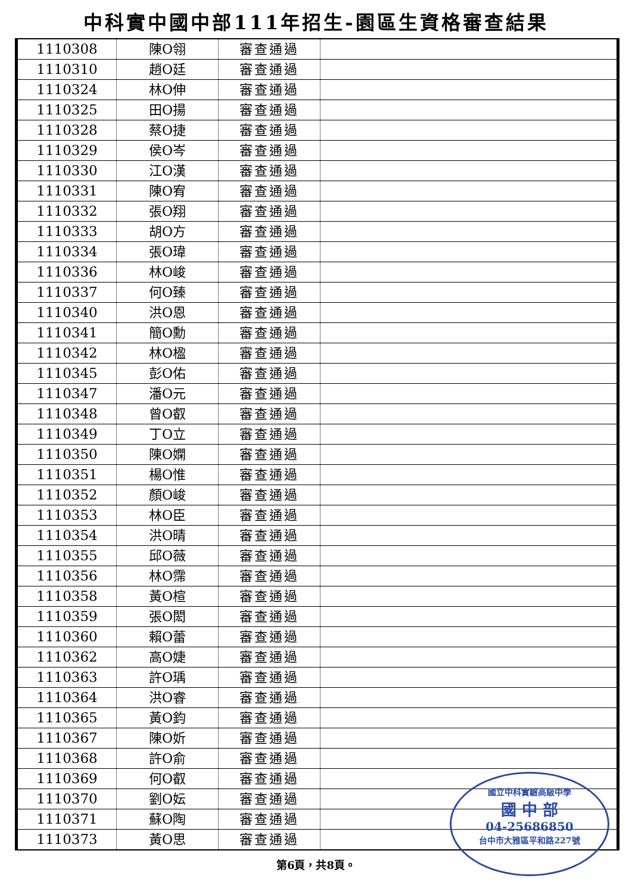中科實中國中部111年招生-園區生資格審查結果
| 1110308 | 陳O翎 | 審查通過 | |
| 1110310 | 趙O廷 | 審查通過 | |
| 1110324 | 林O伸 | 審查通過 | |
| 1110325 | 田O揚 | 審查通過 | |
| 1110328 | 蔡O捷 | 審查通過 | |
| 1110329 | 侯O岑 | 審查通過 | |
| 1110330 | 江O漢 | 審查通過 | |
| 1110331 | 陳O宥 | 審查通過 | |
| 1110332 | 張O翔 | 審查通過 | |
| 1110333 | 胡O方 | 審查通過 | |
| 1110334 | 張O瑋 | 審查通過 | |
| 1110336 | 林O峻 | 審查通過 | |
| 1110337 | 何O臻 | 審查通過 | |
| 1110340 | 洪O恩 | 審查通過 | |
| 1110341 | 簡O勳 | 審查通過 | |
| 1110342 | 林O楹 | 審查通過 | |
| 1110345 | 彭O佑 | 審查通過 | |
| 1110347 | 潘O元 | 審查通過 | |
| 1110348 | 曾O叡 | 審查通過 | |
| 1110349 | 丁O立 | 審查通過 | |
| 1110350 | 陳O嫻 | 審查通過 | |
| 1110351 | 楊O惟 | 審查通過 | |
| 1110352 | 顏O峻 | 審查通過 | |
| 1110353 | 林O臣 | 審查通過 | |
| 1110354 | 洪O晴 | 審查通過 | |
| 1110355 | 邱O薇 | 審查通過 | |
| 1110356 | 林O霈 | 審查通過 | |
| 1110358 | 黃O楦 | 審查通過 | |
| 1110359 | 張O閎 | 審查通過 | |
| 1110360 | 賴O蕾 | 審查通過 | |
| 1110362 | 高O婕 | 審查通過 | |
| 1110363 | 許O瑀 | 審查通過 | |
| 1110364 | 洪O睿 | 審查通過 | |
| 1110365 | 黃O鈞 | 審查通過 | |
| 1110367 | 陳O妡 | 審查通過 | |
| 1110368 | 許O俞 | 審查通過 | |
| 1110369 | 何O叡 | 審查通過 | |
| 1110370 | 劉O妘 | 審查通過 | |
| 1110371 | 蘇O陶 | 審查通過 | |
| 1110373 | 黃O思 | 審查通過 | |
國立中科實驗高級中學
國 中 部
04-25686850
台中市大雅區平和路227號
第6頁，共8頁。